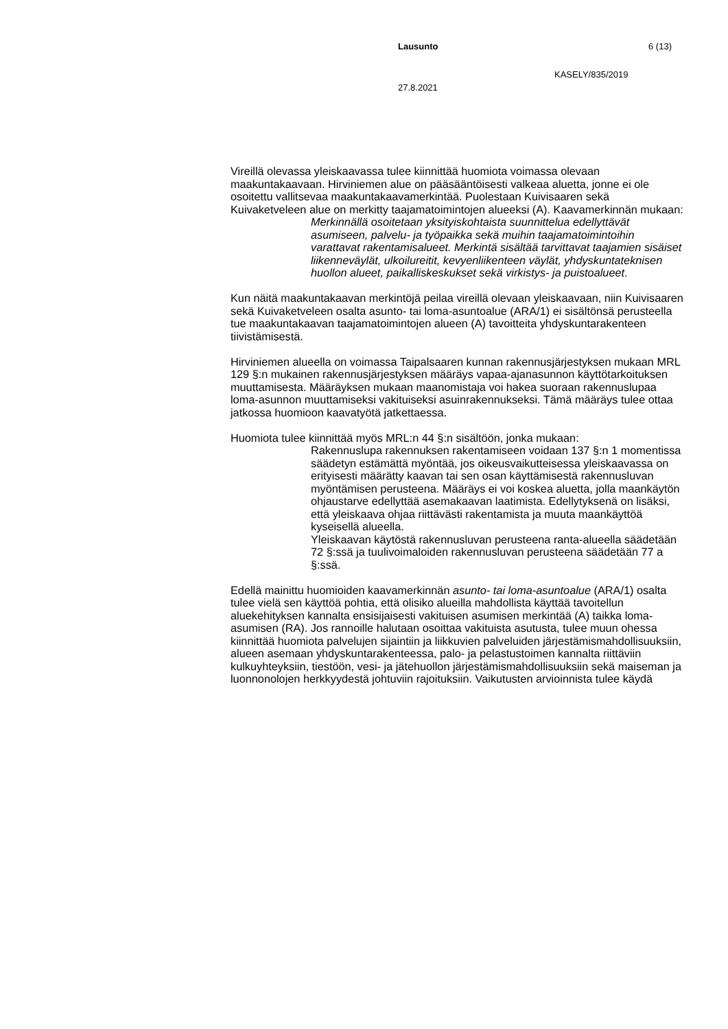Lausunto 6 (13)
KASELY/835/2019
27.8.2021
Vireillä olevassa yleiskaavassa tulee kiinnittää huomiota voimassa olevaan maakuntakaavaan. Hirviniemen alue on pääsääntöisesti valkeaa aluetta, jonne ei ole osoitettu vallitsevaa maakuntakaavamerkintää. Puolestaan Kuivisaaren sekä Kuivaketveleen alue on merkitty taajamatoimintojen alueeksi (A). Kaavamerkinnän mukaan:
Merkinnällä osoitetaan yksityiskohtaista suunnittelua edellyttävät asumiseen, palvelu- ja työpaikka sekä muihin taajamatoimintoihin varattavat rakentamisalueet. Merkintä sisältää tarvittavat taajamien sisäiset liikenneväylät, ulkoilureitit, kevyenliikenteen väylät, yhdyskuntateknisen huollon alueet, paikalliskeskukset sekä virkistys- ja puistoalueet.
Kun näitä maakuntakaavan merkintöjä peilaa vireillä olevaan yleiskaavaan, niin Kuivisaaren sekä Kuivaketveleen osalta asunto- tai loma-asuntoalue (ARA/1) ei sisältönsä perusteella tue maakuntakaavan taajamatoimintojen alueen (A) tavoitteita yhdyskuntarakenteen tiivistämisestä.
Hirviniemen alueella on voimassa Taipalsaaren kunnan rakennusjärjestyksen mukaan MRL 129 §:n mukainen rakennusjärjestyksen määräys vapaa-ajanasunnon käyttötarkoituksen muuttamisesta. Määräyksen mukaan maanomistaja voi hakea suoraan rakennuslupaa loma-asunnon muuttamiseksi vakituiseksi asuinrakennukseksi. Tämä määräys tulee ottaa jatkossa huomioon kaavatyötä jatkettaessa.
Huomiota tulee kiinnittää myös MRL:n 44 §:n sisältöön, jonka mukaan:
Rakennuslupa rakennuksen rakentamiseen voidaan 137 §:n 1 momentissa säädetyn estämättä myöntää, jos oikeusvaikutteisessa yleiskaavassa on erityisesti määrätty kaavan tai sen osan käyttämisestä rakennusluvan myöntämisen perusteena. Määräys ei voi koskea aluetta, jolla maankäytön ohjaustarve edellyttää asemakaavan laatimista. Edellytyksenä on lisäksi, että yleiskaava ohjaa riittävästi rakentamista ja muuta maankäyttöä kyseisellä alueella.
Yleiskaavan käytöstä rakennusluvan perusteena ranta-alueella säädetään 72 §:ssä ja tuulivoimaloiden rakennusluvan perusteena säädetään 77 a §:ssä.
Edellä mainittu huomioiden kaavamerkinnän asunto- tai loma-asuntoalue (ARA/1) osalta tulee vielä sen käyttöä pohtia, että olisiko alueilla mahdollista käyttää tavoitellun aluekehityksen kannalta ensisijaisesti vakituisen asumisen merkintää (A) taikka loma-asumisen (RA). Jos rannoille halutaan osoittaa vakituista asutusta, tulee muun ohessa kiinnittää huomiota palvelujen sijaintiin ja liikkuvien palveluiden järjestämismahdollisuuksiin, alueen asemaan yhdyskuntarakenteessa, palo- ja pelastustoimen kannalta riittäviin kulkuyhteyksiin, tiestöön, vesi- ja jätehuollon järjestämismahdollisuuksiin sekä maiseman ja luonnonolojen herkkyydestä johtuviin rajoituksiin. Vaikutusten arvioinnista tulee käydä